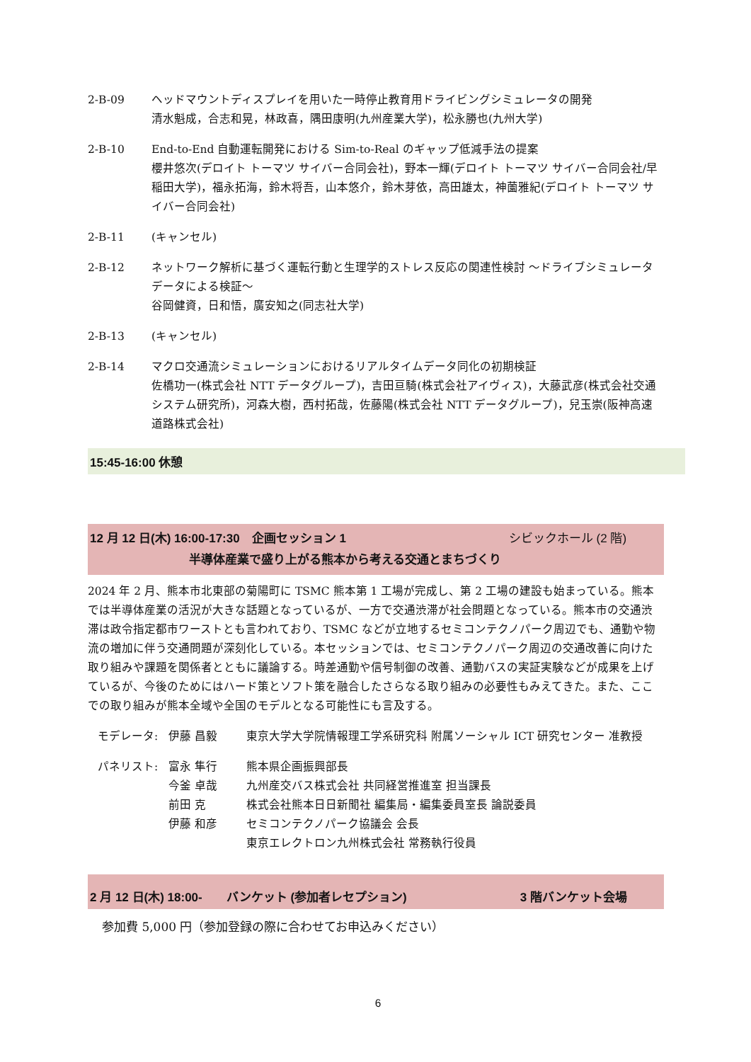2-B-09 ヘッドマウントディスプレイを用いた一時停止教育用ドライビングシミュレータの開発
清水魁成，合志和晃，林政喜，隅田康明(九州産業大学)，松永勝也(九州大学)
2-B-10 End-to-End 自動運転開発における Sim-to-Real のギャップ低減手法の提案
櫻井悠次(デロイト トーマツ サイバー合同会社)，野本一輝(デロイト トーマツ サイバー合同会社/早稲田大学)，福永拓海，鈴木将吾，山本悠介，鈴木芽依，高田雄太，神薗雅紀(デロイト トーマツ サイバー合同会社)
2-B-11 (キャンセル)
2-B-12 ネットワーク解析に基づく運転行動と生理学的ストレス反応の関連性検討 ～ドライブシミュレータデータによる検証～
谷岡健資，日和悟，廣安知之(同志社大学)
2-B-13 (キャンセル)
2-B-14 マクロ交通流シミュレーションにおけるリアルタイムデータ同化の初期検証
佐橋功一(株式会社 NTT データグループ)，吉田亘騎(株式会社アイヴィス)，大藤武彦(株式会社交通システム研究所)，河森大樹，西村拓哉，佐藤陽(株式会社 NTT データグループ)，兒玉崇(阪神高速道路株式会社)
15:45-16:00 休憩
12 月 12 日(木) 16:00-17:30　企画セッション 1 シビックホール (2 階)
半導体産業で盛り上がる熊本から考える交通とまちづくり
2024 年 2 月、熊本市北東部の菊陽町に TSMC 熊本第 1 工場が完成し、第 2 工場の建設も始まっている。熊本では半導体産業の活況が大きな話題となっているが、一方で交通渋滞が社会問題となっている。熊本市の交通渋滞は政令指定都市ワーストとも言われており、TSMC などが立地するセミコンテクノパーク周辺でも、通勤や物流の増加に伴う交通問題が深刻化している。本セッションでは、セミコンテクノパーク周辺の交通改善に向けた取り組みや課題を関係者とともに議論する。時差通勤や信号制御の改善、通勤バスの実証実験などが成果を上げているが、今後のためにはハード策とソフト策を融合したさらなる取り組みの必要性もみえてきた。また、ここでの取り組みが熊本全域や全国のモデルとなる可能性にも言及する。
モデレータ: 伊藤 昌毅 東京大学大学院情報理工学系研究科 附属ソーシャル ICT 研究センター 准教授
パネリスト: 富永 隼行 熊本県企画振興部長
今釜 卓哉 九州産交バス株式会社 共同経営推進室 担当課長
前田 克 株式会社熊本日日新聞社 編集局・編集委員室長 論説委員
伊藤 和彦 セミコンテクノパーク協議会 会長
東京エレクトロン九州株式会社 常務執行役員
2 月 12 日(木) 18:00-　　バンケット (参加者レセプション) 3 階バンケット会場
参加費 5,000 円（参加登録の際に合わせてお申込みください）
6